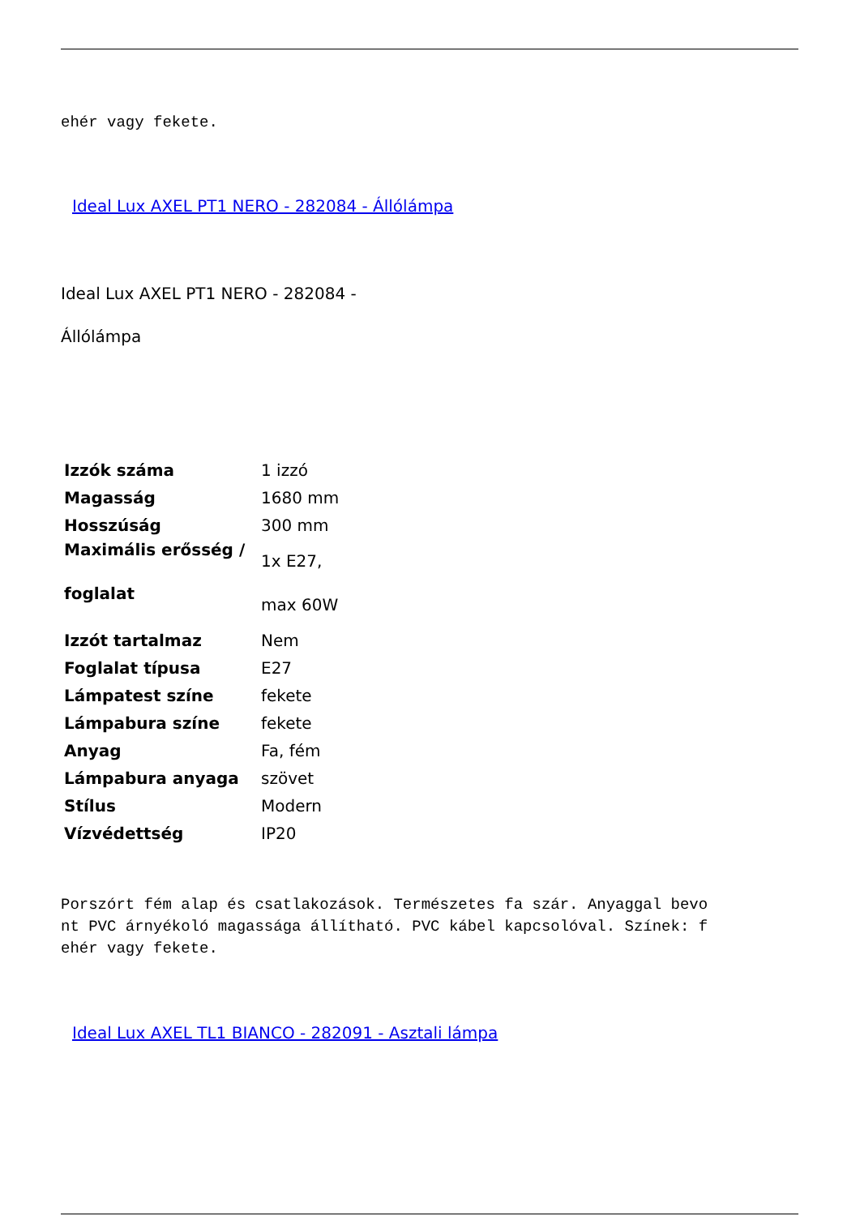ehér vagy fekete.
Ideal Lux AXEL PT1 NERO - 282084 - Állólámpa
Ideal Lux AXEL PT1 NERO - 282084 -
Állólámpa
| Izzók száma | 1 izzó |
| Magasság | 1680 mm |
| Hosszúság | 300 mm |
| Maximális erősség / foglalat | 1x E27, max 60W |
| Izzót tartalmaz | Nem |
| Foglalat típusa | E27 |
| Lámpatest színe | fekete |
| Lámpabura színe | fekete |
| Anyag | Fa, fém |
| Lámpabura anyaga | szövet |
| Stílus | Modern |
| Vízvédettség | IP20 |
Porszórt fém alap és csatlakozások. Természetes fa szár. Anyaggal bevo
nt PVC árnyékoló magassága állítható. PVC kábel kapcsolóval. Színek: f
ehér vagy fekete.
Ideal Lux AXEL TL1 BIANCO - 282091 - Asztali lámpa